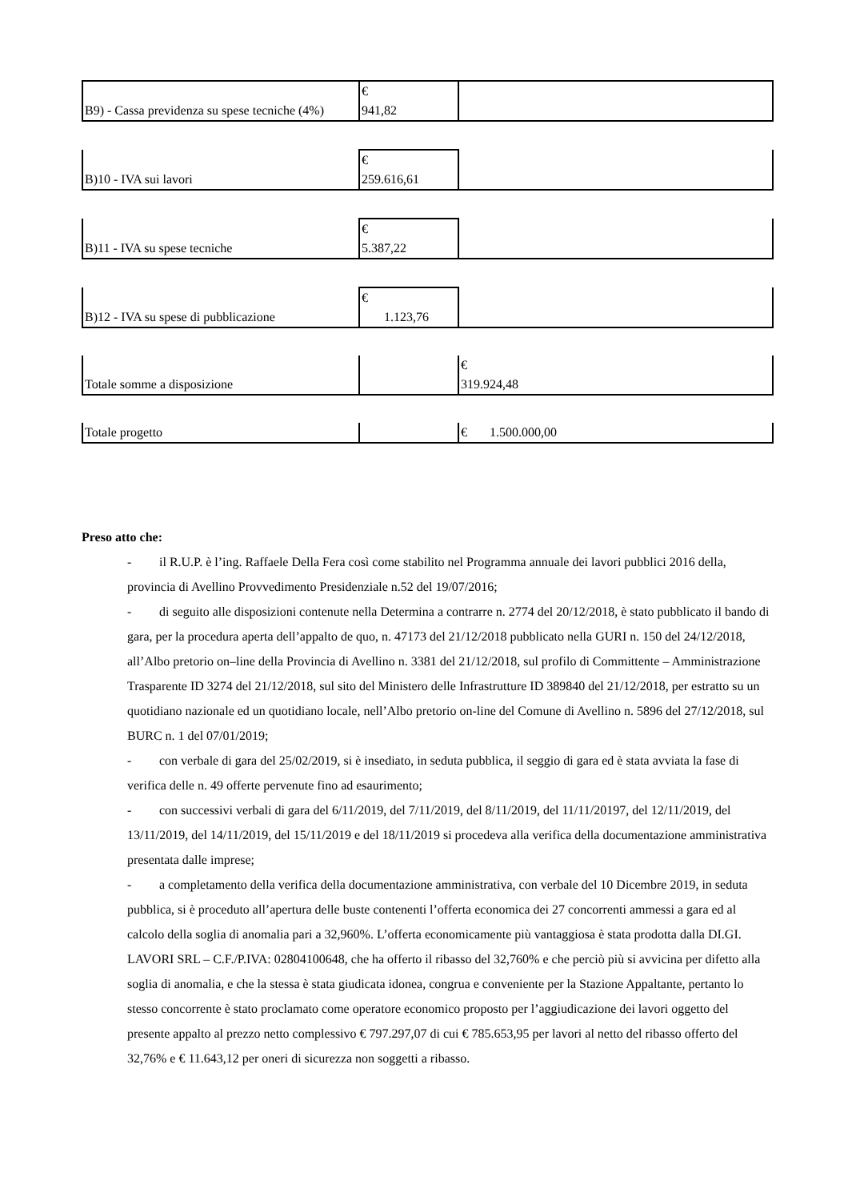| B9) - Cassa previdenza su spese tecniche (4%) | € 941,82 | |
| B)10 - IVA sui lavori | € 259.616,61 | |
| B)11 - IVA su spese tecniche | € 5.387,22 | |
| B)12 - IVA su spese di pubblicazione | € 1.123,76 | |
| Totale somme a disposizione | | € 319.924,48 |
| Totale progetto | | € 1.500.000,00 |
Preso atto che:
- il R.U.P. è l’ing. Raffaele Della Fera così come stabilito nel Programma annuale dei lavori pubblici 2016 della, provincia di Avellino Provvedimento Presidenziale n.52 del 19/07/2016;
- di seguito alle disposizioni contenute nella Determina a contrarre n. 2774 del 20/12/2018, è stato pubblicato il bando di gara, per la procedura aperta dell’appalto de quo, n. 47173 del 21/12/2018 pubblicato nella GURI n. 150 del 24/12/2018, all’Albo pretorio on–line della Provincia di Avellino n. 3381 del 21/12/2018, sul profilo di Committente – Amministrazione Trasparente ID 3274 del 21/12/2018, sul sito del Ministero delle Infrastrutture ID 389840 del 21/12/2018, per estratto su un quotidiano nazionale ed un quotidiano locale, nell’Albo pretorio on-line del Comune di Avellino n. 5896 del 27/12/2018, sul BURC n. 1 del 07/01/2019;
- con verbale di gara del 25/02/2019, si è insediato, in seduta pubblica, il seggio di gara ed è stata avviata la fase di verifica delle n. 49 offerte pervenute fino ad esaurimento;
- con successivi verbali di gara del 6/11/2019, del 7/11/2019, del 8/11/2019, del 11/11/20197, del 12/11/2019, del 13/11/2019, del 14/11/2019, del 15/11/2019 e del 18/11/2019 si procedeva alla verifica della documentazione amministrativa presentata dalle imprese;
- a completamento della verifica della documentazione amministrativa, con verbale del 10 Dicembre 2019, in seduta pubblica, si è proceduto all’apertura delle buste contenenti l’offerta economica dei 27 concorrenti ammessi a gara ed al calcolo della soglia di anomalia pari a 32,960%. L’offerta economicamente più vantaggiosa è stata prodotta dalla DI.GI. LAVORI SRL – C.F./P.IVA: 02804100648, che ha offerto il ribasso del 32,760% e che perciò più si avvicina per difetto alla soglia di anomalia, e che la stessa è stata giudicata idonea, congrua e conveniente per la Stazione Appaltante, pertanto lo stesso concorrente è stato proclamato come operatore economico proposto per l’aggiudicazione dei lavori oggetto del presente appalto al prezzo netto complessivo € 797.297,07 di cui € 785.653,95 per lavori al netto del ribasso offerto del 32,76% e € 11.643,12 per oneri di sicurezza non soggetti a ribasso.